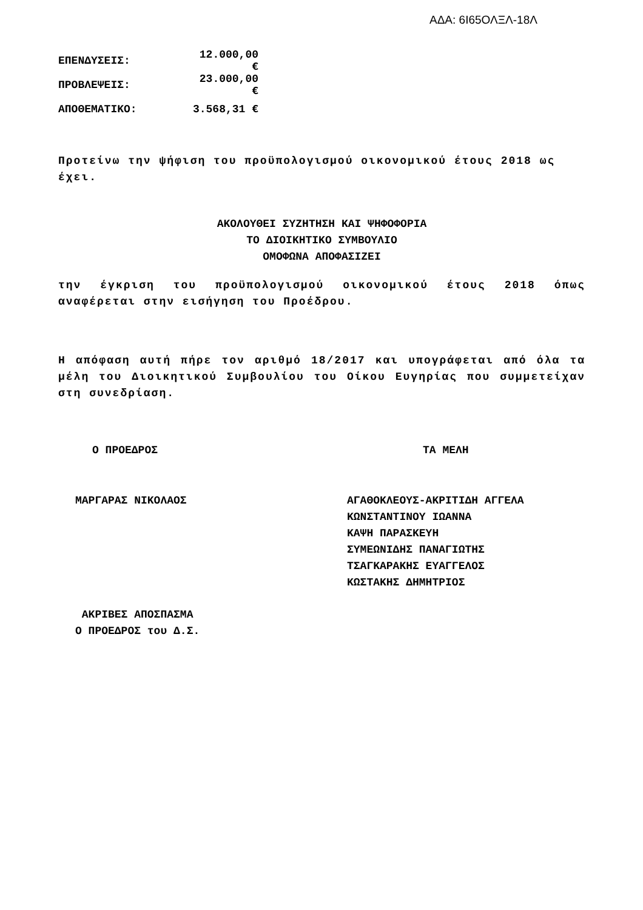ΑΔΑ: 6Ι65ΟΛΞΛ-18Λ
ΕΠΕΝΔΥΣΕΙΣ: 12.000,00 €
ΠΡΟΒΛΕΨΕΙΣ: 23.000,00 €
ΑΠΟΘΕΜΑΤΙΚΟ: 3.568,31 €
Προτείνω την ψήφιση του προϋπολογισμού οικονομικού έτους 2018 ως έχει.
ΑΚΟΛΟΥΘΕΙ ΣΥΖΗΤΗΣΗ ΚΑΙ ΨΗΦΟΦΟΡΙΑ
ΤΟ ΔΙΟΙΚΗΤΙΚΟ ΣΥΜΒΟΥΛΙΟ
ΟΜΟΦΩΝΑ ΑΠΟΦΑΣΙΖΕΙ
την έγκριση του προϋπολογισμού οικονομικού έτους 2018 όπως αναφέρεται στην εισήγηση του Προέδρου.
Η απόφαση αυτή πήρε τον αριθμό 18/2017 και υπογράφεται από όλα τα μέλη του Διοικητικού Συμβουλίου του Οίκου Ευγηρίας που συμμετείχαν στη συνεδρίαση.
Ο ΠΡΟΕΔΡΟΣ ΤΑ ΜΕΛΗ
ΜΑΡΓΑΡΑΣ ΝΙΚΟΛΑΟΣ ΑΓΑΘΟΚΛΕΟΥΣ-ΑΚΡΙΤΙΔΗ ΑΓΓΕΛΑ
ΚΩΝΣΤΑΝΤΙΝΟΥ ΙΩΑΝΝΑ
ΚΑΨΗ ΠΑΡΑΣΚΕΥΗ
ΣΥΜΕΩΝΙΔΗΣ ΠΑΝΑΓΙΩΤΗΣ
ΤΣΑΓΚΑΡΑΚΗΣ ΕΥΑΓΓΕΛΟΣ
ΚΩΣΤΑΚΗΣ ΔΗΜΗΤΡΙΟΣ
ΑΚΡΙΒΕΣ ΑΠΟΣΠΑΣΜΑ
Ο ΠΡΟΕΔΡΟΣ του Δ.Σ.